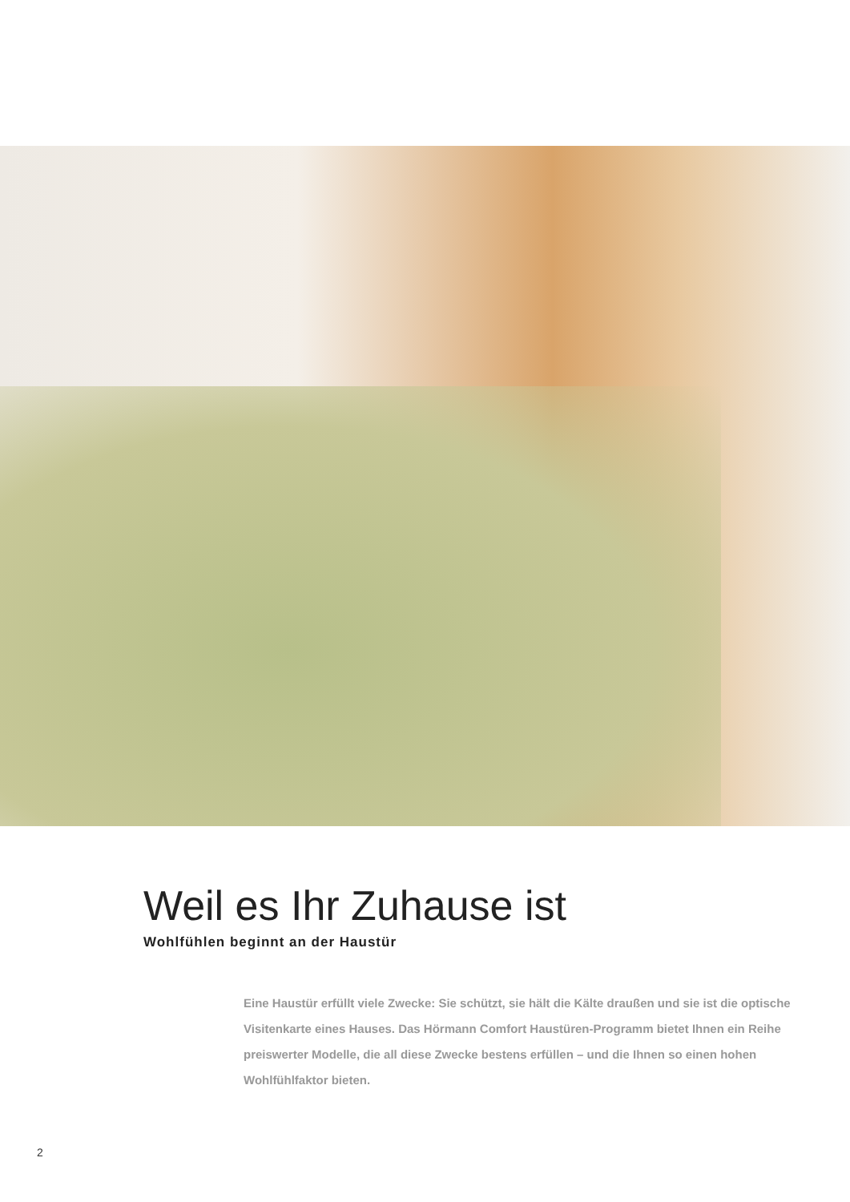Weil es Ihr Zuhause ist
Wohlfühlen beginnt an der Haustür
Eine Haustür erfüllt viele Zwecke: Sie schützt, sie hält die Kälte draußen und sie ist die optische Visitenkarte eines Hauses. Das Hörmann Comfort Haustüren-Programm bietet Ihnen ein Reihe preiswerter Modelle, die all diese Zwecke bestens erfüllen – und die Ihnen so einen hohen Wohlfühlfaktor bieten.
2